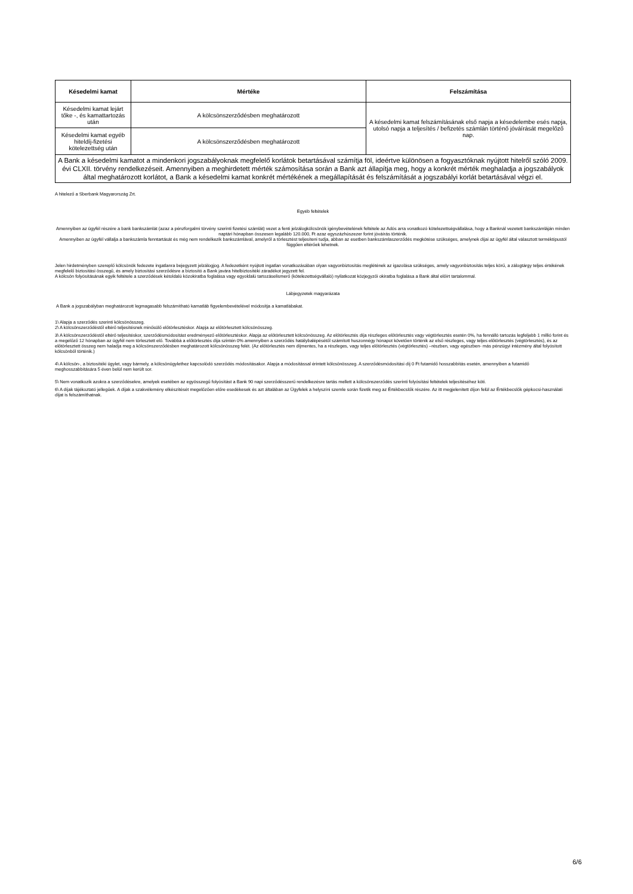| Késedelmi kamat | Mértéke | Felszámítása |
| --- | --- | --- |
| Késedelmi kamat lejárt tőke -, és kamattartozás után | A kölcsönszerződésben meghatározott | A késedelmi kamat felszámításának első napja a késedelembe esés napja, utolsó napja a teljesítés / befizetés számlán történő jóváírását megelőző nap. |
| Késedelmi kamat egyéb hiteldíj-fizetési kötelezettség után | A kölcsönszerződésben meghatározott | |
| A Bank a késedelmi kamatot a mindenkori jogszabályoknak megfelelő korlátok betartásával számítja föl, ideértve különösen a fogyasztóknak nyújtott hitelről szóló 2009. évi CLXII. törvény rendelkezéseit. Amennyiben a meghirdetett mérték számosítása során a Bank azt állapítja meg, hogy a konkrét mérték meghaladja a jogszabályok által meghatározott korlátot, a Bank a késedelmi kamat konkrét mértékének a megállapítását és felszámítását a jogszabályi korlát betartásával végzi el. | | |
A hitelező a Sberbank Magyarország Zrt.
Egyéb feltételek
Amennyiben az ügyfél részére a bank bankszámlát (azaz a pénzforgalmi törvény szerinti fizetési számlát) vezet a fenti jelzálogkölcsönök igénybevételének feltétele az Adós arra vonatkozó kötelezettségvállalása, hogy a Banknál vezetett bankszámláján minden naptári hónapban összesen legalább 120.000, Ft azaz egyszázhúszezer forint jóváírás történik.
Amennyiben az ügyfél vállalja a bankszámla fenntartását és még nem rendelkezik bankszámlával, amelyről a törlesztést teljesíteni tudja, abban az esetben bankszámlaszerződés megkötése szükséges, amelynek díjai az ügyfél által választott terméktípustól függően eltérőek lehetnek.
Jelen hirdetményben szereplő kölcsönök fedezete ingatlanra bejegyzett jelzálogjog. A fedezetként nyújtott ingatlan vonatkozásában olyan vagyonbiztosítás meglétének az igazolása szükséges, amely vagyonbiztosítás teljes körű, a zálogtárgy teljes értékének megfelelő biztosítási összegű, és amely biztosítási szerződésre a biztosító a Bank javára hitelbiztosítéki záradékot jegyzett fel.
A kölcsön folyósításának egyik feltétele a szerződések kétoldalú közokiratba foglalása vagy egyoldalú tartozáselismerő (kötelezettségvállaló) nyilatkozat közjegyzői okiratba foglalása a Bank által előírt tartalommal.
Lábjegyzetek magyarázata
A Bank a jogszabályban meghatározott legmagasabb felszámítható kamatláb figyelembevételével módosítja a kamatlábakat.
1\ Alapja a szerződés szerinti kölcsönösszeg.
2\ A kölcsönszerződéstől eltérő teljesítésnek minősülő előtörlesztéskor. Alapja az előtörlesztett kölcsönösszeg.
3\ A kölcsönszerződéstől eltérő teljesítéskor, szerződésmódosítást eredményező előtörlesztéskor. Alapja az előtörlesztett kölcsönösszeg. Az előtörlesztés díja részleges előtörlesztés vagy végtörlesztés esetén 0%, ha fennálló tartozás legfeljebb 1 millió forint és a megelőző 12 hónapban az ügyfél nem törlesztett elő. Továbbá a előtörlesztés díja szintén 0% amennyiben a szerződés hatálybalépésétől számított huszonnégy hónapot követően történik az első részleges, vagy teljes előtörlesztés (végtörlesztés), és az előtörlesztett összeg nem haladja meg a kölcsönszerződésben meghatározott kölcsönösszeg felét. (Az előtörlesztés nem díjmentes, ha a részleges, vagy teljes előtörlesztés (végtörlesztés) –részben, vagy egészben- más pénzügyi intézmény által folyósított kölcsönből történik.)
4\ A kölcsön-, a biztosítéki ügylet, vagy bármely, a kölcsönügylethez kapcsolódó szerződés módosításakor. Alapja a módosítással érintett kölcsönösszeg. A szerződésmódosítási díj 0 Ft futamidő hosszabbítás esetén, amennyiben a futamidő meghosszabbítására 5 éven belül nem került sor.
5\ Nem vonatkozik azokra a szerződésekre, amelyek esetében az egyösszegű folyósítást a Bank 90 napi szerződésszerű rendelkezésre tartás mellett a kölcsönszerződés szerinti folyósítási feltételek teljesítéséhez köti.
6\ A díjak tájékoztató jellegűek. A díjak a szakvélemény elkészítését megelőzően előre esedékesek és azt általában az Ügyfelek a helyszíni szemle során fizetik meg az Értékbecslők részére. Az itt megjelenített díjon felül az Értékbecslők gépkocsi-használati díjat is felszámíthatnak.
6/6